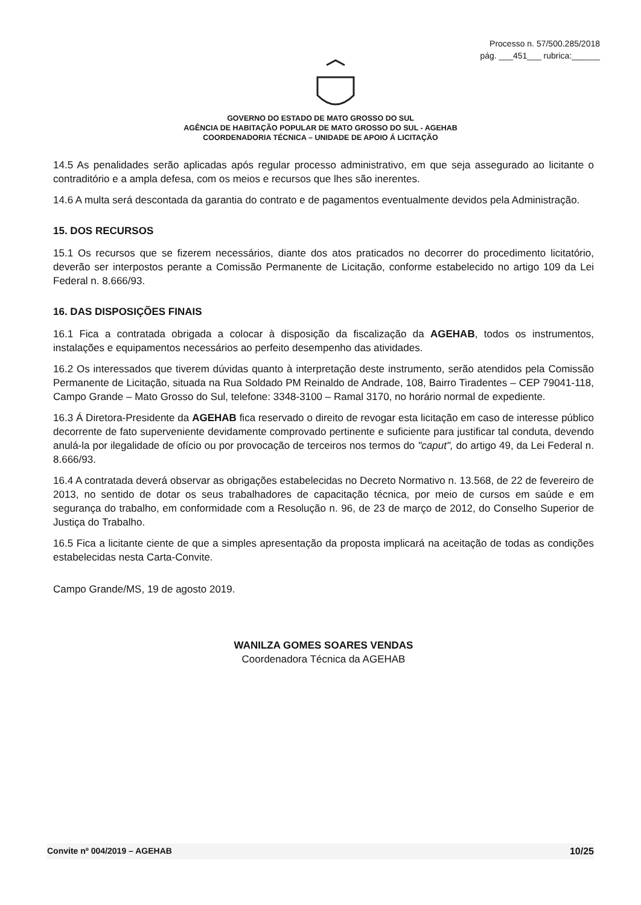Processo n. 57/500.285/2018
pág. ___451___ rubrica:______
GOVERNO DO ESTADO DE MATO GROSSO DO SUL
AGÊNCIA DE HABITAÇÃO POPULAR DE MATO GROSSO DO SUL - AGEHAB
COORDENADORIA TÉCNICA – UNIDADE DE APOIO Á LICITAÇÃO
14.5 As penalidades serão aplicadas após regular processo administrativo, em que seja assegurado ao licitante o contraditório e a ampla defesa, com os meios e recursos que lhes são inerentes.
14.6 A multa será descontada da garantia do contrato e de pagamentos eventualmente devidos pela Administração.
15. DOS RECURSOS
15.1 Os recursos que se fizerem necessários, diante dos atos praticados no decorrer do procedimento licitatório, deverão ser interpostos perante a Comissão Permanente de Licitação, conforme estabelecido no artigo 109 da Lei Federal n. 8.666/93.
16. DAS DISPOSIÇÕES FINAIS
16.1 Fica a contratada obrigada a colocar à disposição da fiscalização da AGEHAB, todos os instrumentos, instalações e equipamentos necessários ao perfeito desempenho das atividades.
16.2 Os interessados que tiverem dúvidas quanto à interpretação deste instrumento, serão atendidos pela Comissão Permanente de Licitação, situada na Rua Soldado PM Reinaldo de Andrade, 108, Bairro Tiradentes – CEP 79041-118, Campo Grande – Mato Grosso do Sul, telefone: 3348-3100 – Ramal 3170, no horário normal de expediente.
16.3 Á Diretora-Presidente da AGEHAB fica reservado o direito de revogar esta licitação em caso de interesse público decorrente de fato superveniente devidamente comprovado pertinente e suficiente para justificar tal conduta, devendo anulá-la por ilegalidade de ofício ou por provocação de terceiros nos termos do "caput", do artigo 49, da Lei Federal n. 8.666/93.
16.4 A contratada deverá observar as obrigações estabelecidas no Decreto Normativo n. 13.568, de 22 de fevereiro de 2013, no sentido de dotar os seus trabalhadores de capacitação técnica, por meio de cursos em saúde e em segurança do trabalho, em conformidade com a Resolução n. 96, de 23 de março de 2012, do Conselho Superior de Justiça do Trabalho.
16.5 Fica a licitante ciente de que a simples apresentação da proposta implicará na aceitação de todas as condições estabelecidas nesta Carta-Convite.
Campo Grande/MS, 19 de agosto 2019.
WANILZA GOMES SOARES VENDAS
Coordenadora Técnica da AGEHAB
Convite nº 004/2019 – AGEHAB 10/25